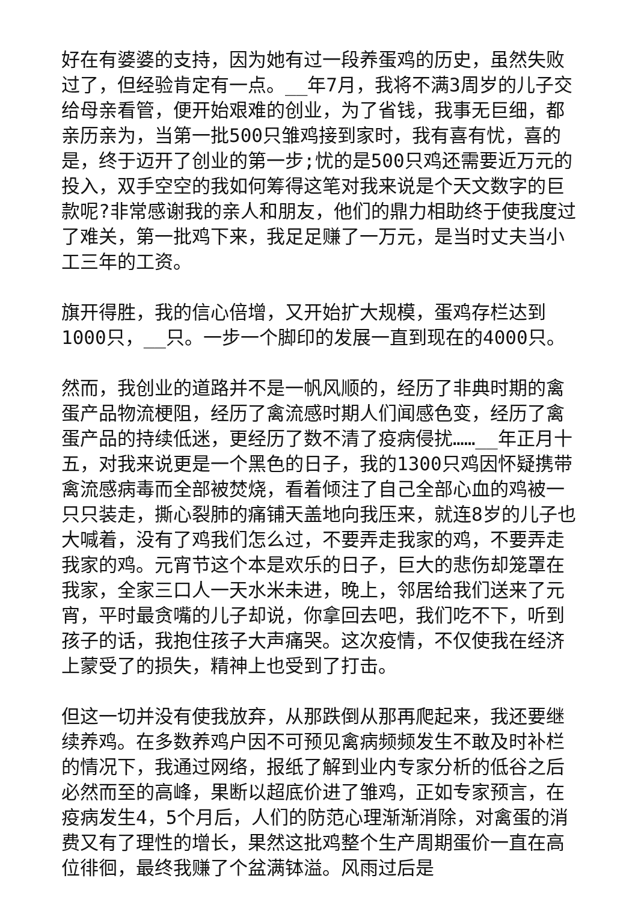好在有婆婆的支持，因为她有过一段养蛋鸡的历史，虽然失败过了，但经验肯定有一点。__年7月，我将不满3周岁的儿子交给母亲看管，便开始艰难的创业，为了省钱，我事无巨细，都亲历亲为，当第一批500只雏鸡接到家时，我有喜有忧，喜的是，终于迈开了创业的第一步;忧的是500只鸡还需要近万元的投入，双手空空的我如何筹得这笔对我来说是个天文数字的巨款呢?非常感谢我的亲人和朋友，他们的鼎力相助终于使我度过了难关，第一批鸡下来，我足足赚了一万元，是当时丈夫当小工三年的工资。
旗开得胜，我的信心倍增，又开始扩大规模，蛋鸡存栏达到1000只，__只。一步一个脚印的发展一直到现在的4000只。
然而，我创业的道路并不是一帆风顺的，经历了非典时期的禽蛋产品物流梗阻，经历了禽流感时期人们闻感色变，经历了禽蛋产品的持续低迷，更经历了数不清了疫病侵扰……__年正月十五，对我来说更是一个黑色的日子，我的1300只鸡因怀疑携带禽流感病毒而全部被焚烧，看着倾注了自己全部心血的鸡被一只只装走，撕心裂肺的痛铺天盖地向我压来，就连8岁的儿子也大喊着，没有了鸡我们怎么过，不要弄走我家的鸡，不要弄走我家的鸡。元宵节这个本是欢乐的日子，巨大的悲伤却笼罩在我家，全家三口人一天水米未进，晚上，邻居给我们送来了元宵，平时最贪嘴的儿子却说，你拿回去吧，我们吃不下，听到孩子的话，我抱住孩子大声痛哭。这次疫情，不仅使我在经济上蒙受了的损失，精神上也受到了打击。
但这一切并没有使我放弃，从那跌倒从那再爬起来，我还要继续养鸡。在多数养鸡户因不可预见禽病频频发生不敢及时补栏的情况下，我通过网络，报纸了解到业内专家分析的低谷之后必然而至的高峰，果断以超底价进了雏鸡，正如专家预言，在疫病发生4，5个月后，人们的防范心理渐渐消除，对禽蛋的消费又有了理性的增长，果然这批鸡整个生产周期蛋价一直在高位徘徊，最终我赚了个盆满钵溢。风雨过后是